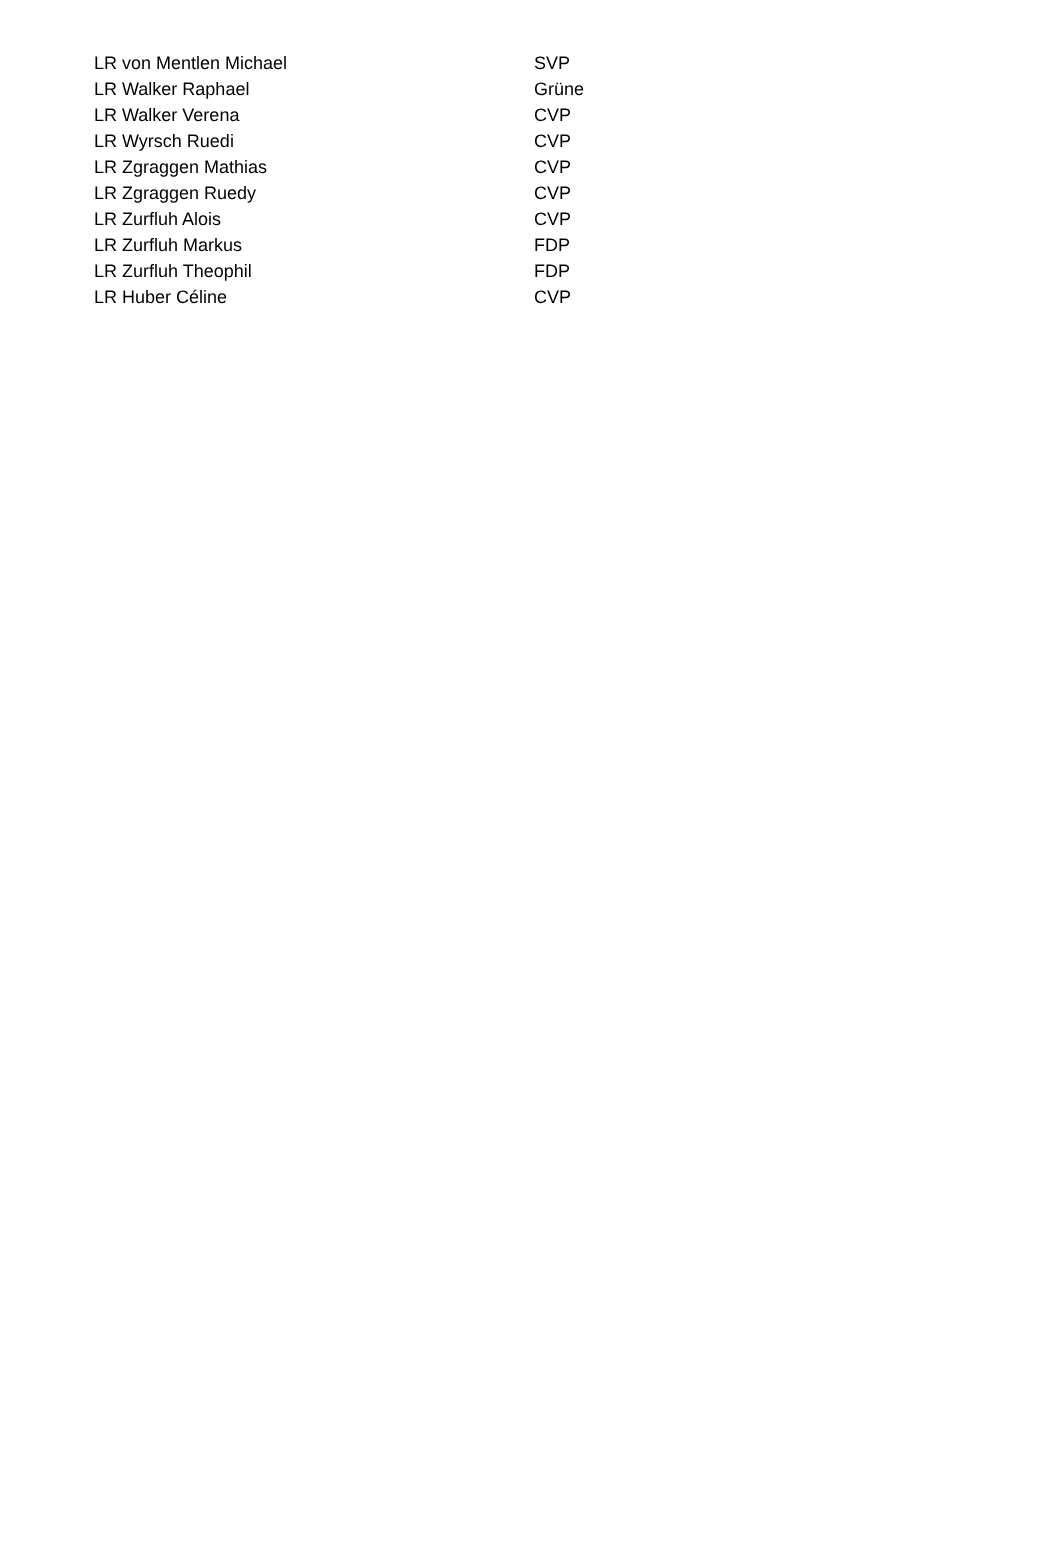| LR von Mentlen Michael | SVP |
| LR Walker Raphael | Grüne |
| LR Walker Verena | CVP |
| LR Wyrsch Ruedi | CVP |
| LR Zgraggen Mathias | CVP |
| LR Zgraggen Ruedy | CVP |
| LR Zurfluh Alois | CVP |
| LR Zurfluh Markus | FDP |
| LR Zurfluh Theophil | FDP |
| LR Huber Céline | CVP |